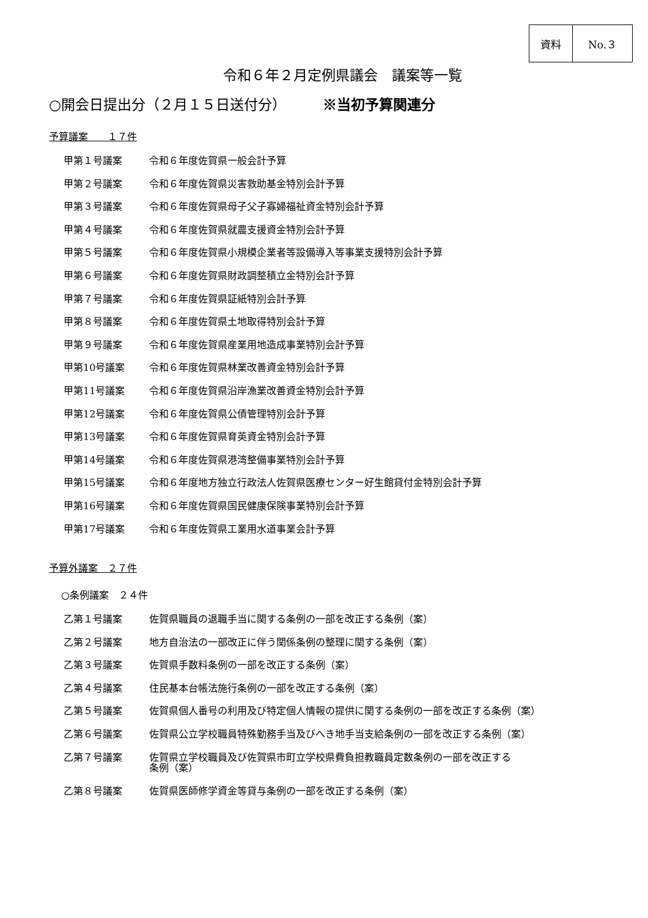資料 No.３
令和６年２月定例県議会　議案等一覧
○開会日提出分（２月１５日送付分） ※当初予算関連分
予算議案　　１７件
甲第１号議案 令和６年度佐賀県一般会計予算
甲第２号議案 令和６年度佐賀県災害救助基金特別会計予算
甲第３号議案 令和６年度佐賀県母子父子寡婦福祉資金特別会計予算
甲第４号議案 令和６年度佐賀県就農支援資金特別会計予算
甲第５号議案 令和６年度佐賀県小規模企業者等設備導入等事業支援特別会計予算
甲第６号議案 令和６年度佐賀県財政調整積立金特別会計予算
甲第７号議案 令和６年度佐賀県証紙特別会計予算
甲第８号議案 令和６年度佐賀県土地取得特別会計予算
甲第９号議案 令和６年度佐賀県産業用地造成事業特別会計予算
甲第10号議案 令和６年度佐賀県林業改善資金特別会計予算
甲第11号議案 令和６年度佐賀県沿岸漁業改善資金特別会計予算
甲第12号議案 令和６年度佐賀県公債管理特別会計予算
甲第13号議案 令和６年度佐賀県育英資金特別会計予算
甲第14号議案 令和６年度佐賀県港湾整備事業特別会計予算
甲第15号議案 令和６年度地方独立行政法人佐賀県医療センター好生館貸付金特別会計予算
甲第16号議案 令和６年度佐賀県国民健康保険事業特別会計予算
甲第17号議案 令和６年度佐賀県工業用水道事業会計予算
予算外議案　２７件
○条例議案　２４件
乙第１号議案 佐賀県職員の退職手当に関する条例の一部を改正する条例（案）
乙第２号議案 地方自治法の一部改正に伴う関係条例の整理に関する条例（案）
乙第３号議案 佐賀県手数料条例の一部を改正する条例（案）
乙第４号議案 住民基本台帳法施行条例の一部を改正する条例（案）
乙第５号議案 佐賀県個人番号の利用及び特定個人情報の提供に関する条例の一部を改正する条例（案）
乙第６号議案 佐賀県公立学校職員特殊勤務手当及びへき地手当支給条例の一部を改正する条例（案）
乙第７号議案 佐賀県立学校職員及び佐賀県市町立学校県費負担教職員定数条例の一部を改正する
条例（案）
乙第８号議案 佐賀県医師修学資金等貸与条例の一部を改正する条例（案）